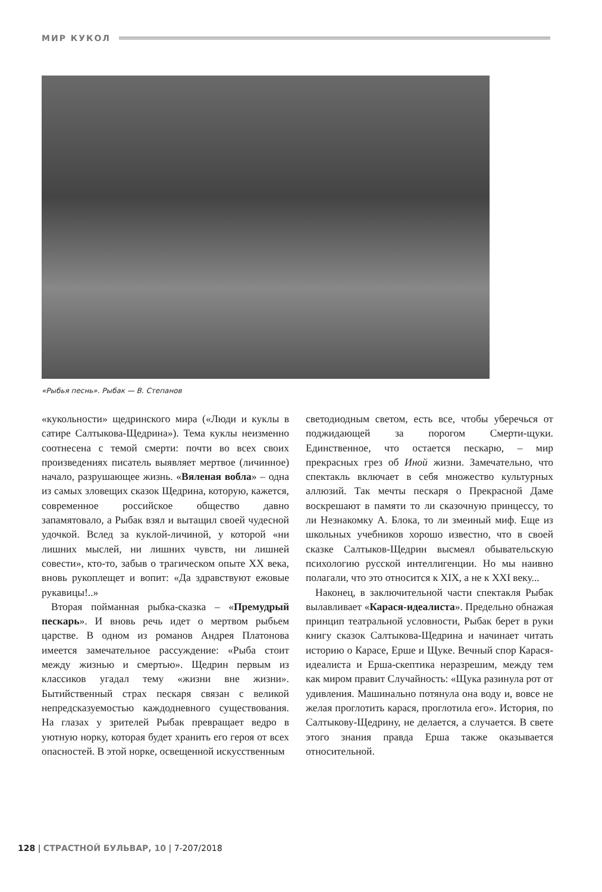МИР КУКОЛ
«Рыбья песнь». Рыбак — В. Степанов
«кукольности» щедринского мира («Люди и куклы в сатире Салтыкова-Щедрина»). Тема куклы неизменно соотнесена с темой смерти: почти во всех своих произведениях писатель выявляет мертвое (личинное) начало, разрушающее жизнь. «Вяленая вобла» – одна из самых зловещих сказок Щедрина, которую, кажется, современное российское общество давно запамятовало, а Рыбак взял и вытащил своей чудесной удочкой. Вслед за куклой-личиной, у которой «ни лишних мыслей, ни лишних чувств, ни лишней совести», кто-то, забыв о трагическом опыте XX века, вновь рукоплещет и вопит: «Да здравствуют ежовые рукавицы!..»
Вторая пойманная рыбка-сказка – «Премудрый пескарь». И вновь речь идет о мертвом рыбьем царстве. В одном из романов Андрея Платонова имеется замечательное рассуждение: «Рыба стоит между жизнью и смертью». Щедрин первым из классиков угадал тему «жизни вне жизни». Бытийственный страх пескаря связан с великой непредсказуемостью каждодневного существования. На глазах у зрителей Рыбак превращает ведро в уютную норку, которая будет хранить его героя от всех опасностей. В этой норке, освещенной искусственным
светодиодным светом, есть все, чтобы уберечься от поджидающей за порогом Смерти-щуки. Единственное, что остается пескарю, – мир прекрасных грез об Иной жизни. Замечательно, что спектакль включает в себя множество культурных аллюзий. Так мечты пескаря о Прекрасной Даме воскрешают в памяти то ли сказочную принцессу, то ли Незнакомку А. Блока, то ли змеиный миф. Еще из школьных учебников хорошо известно, что в своей сказке Салтыков-Щедрин высмеял обывательскую психологию русской интеллигенции. Но мы наивно полагали, что это относится к XIX, а не к XXI веку...
Наконец, в заключительной части спектакля Рыбак вылавливает «Карася-идеалиста». Предельно обнажая принцип театральной условности, Рыбак берет в руки книгу сказок Салтыкова-Щедрина и начинает читать историю о Карасе, Ерше и Щуке. Вечный спор Карася-идеалиста и Ерша-скептика неразрешим, между тем как миром правит Случайность: «Щука разинула рот от удивления. Машинально потянула она воду и, вовсе не желая проглотить карася, проглотила его». История, по Салтыкову-Щедрину, не делается, а случается. В свете этого знания правда Ерша также оказывается относительной.
128 | СТРАСТНОЙ БУЛЬВАР, 10 | 7-207/2018